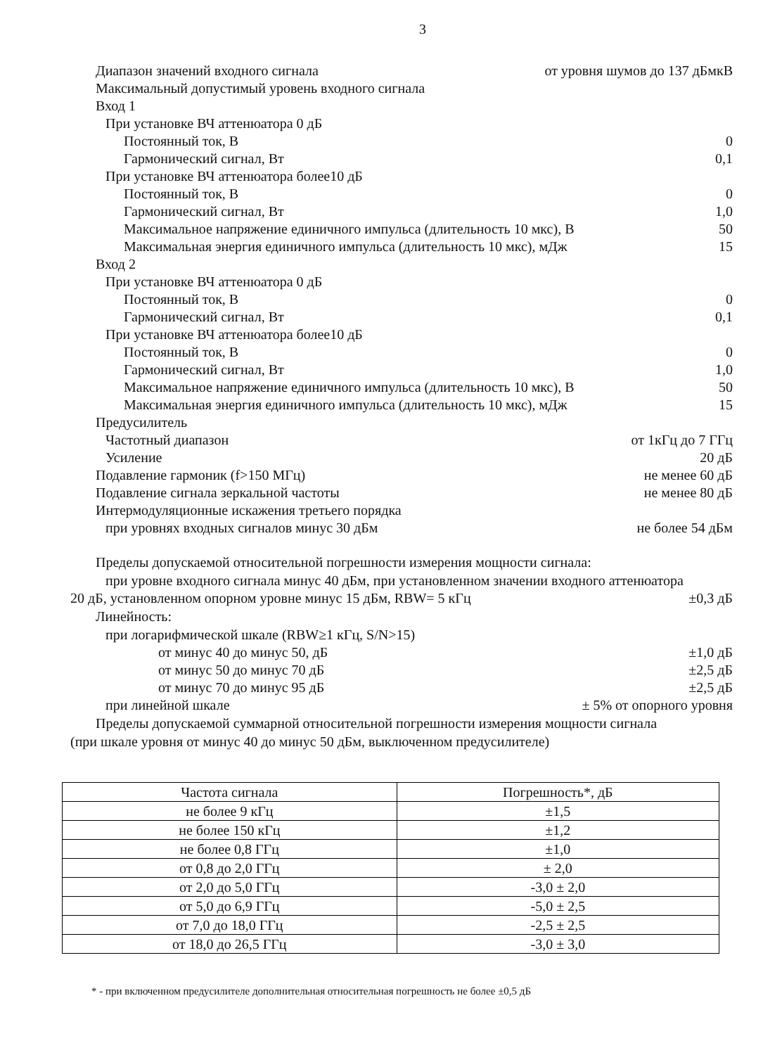3
Диапазон значений входного сигнала от уровня шумов до 137 дБмкВ
Максимальный допустимый уровень входного сигнала
Вход 1
При установке ВЧ аттенюатора 0 дБ
Постоянный ток, В 0
Гармонический сигнал, Вт 0,1
При установке ВЧ аттенюатора более10 дБ
Постоянный ток, В 0
Гармонический сигнал, Вт 1,0
Максимальное напряжение единичного импульса (длительность 10 мкс), В 50
Максимальная энергия единичного импульса (длительность 10 мкс), мДж 15
Вход 2
При установке ВЧ аттенюатора 0 дБ
Постоянный ток, В 0
Гармонический сигнал, Вт 0,1
При установке ВЧ аттенюатора более10 дБ
Постоянный ток, В 0
Гармонический сигнал, Вт 1,0
Максимальное напряжение единичного импульса (длительность 10 мкс), В 50
Максимальная энергия единичного импульса (длительность 10 мкс), мДж 15
Предусилитель
Частотный диапазон от 1кГц до 7 ГГц
Усиление 20 дБ
Подавление гармоник (f>150 МГц) не менее 60 дБ
Подавление сигнала зеркальной частоты не менее 80 дБ
Интермодуляционные искажения третьего порядка
при уровнях входных сигналов минус 30 дБм не более 54 дБм
Пределы допускаемой относительной погрешности измерения мощности сигнала:
при уровне входного сигнала минус 40 дБм, при установленном значении входного аттенюатора
20 дБ, установленном опорном уровне минус 15 дБм, RBW= 5 кГц ±0,3 дБ
Линейность:
при логарифмической шкале (RBW≥1 кГц, S/N>15)
от минус 40 до минус 50, дБ ±1,0 дБ
от минус 50 до минус 70 дБ ±2,5 дБ
от минус 70 до минус 95 дБ ±2,5 дБ
при линейной шкале ± 5% от опорного уровня
Пределы допускаемой суммарной относительной погрешности измерения мощности сигнала
(при шкале уровня от минус 40 до минус 50 дБм, выключенном предусилителе)
| Частота сигнала | Погрешность*, дБ |
| --- | --- |
| не более 9 кГц | ±1,5 |
| не более 150 кГц | ±1,2 |
| не более 0,8 ГГц | ±1,0 |
| от 0,8 до 2,0 ГГц | ± 2,0 |
| от 2,0 до 5,0 ГГц | -3,0 ± 2,0 |
| от 5,0 до 6,9 ГГц | -5,0 ± 2,5 |
| от 7,0 до 18,0 ГГц | -2,5 ± 2,5 |
| от 18,0 до 26,5 ГГц | -3,0 ± 3,0 |
* - при включенном предусилителе дополнительная относительная погрешность не более ±0,5 дБ